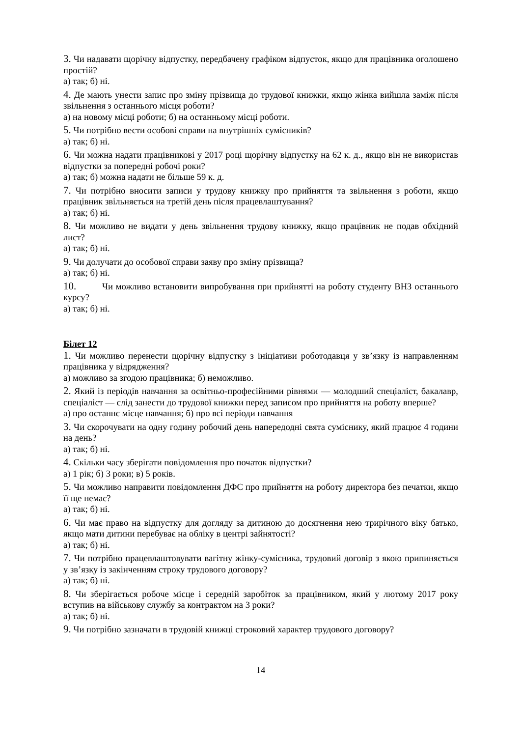3. Чи надавати щорічну відпустку, передбачену графіком відпусток, якщо для працівника оголошено простій?
а) так; б) ні.
4. Де мають унести запис про зміну прізвища до трудової книжки, якщо жінка вийшла заміж після звільнення з останнього місця роботи?
а) на новому місці роботи; б) на останньому місці роботи.
5. Чи потрібно вести особові справи на внутрішніх сумісників?
а) так; б) ні.
6. Чи можна надати працівникові у 2017 році щорічну відпустку на 62 к. д., якщо він не використав відпустки за попередні робочі роки?
а) так; б) можна надати не більше 59 к. д.
7. Чи потрібно вносити записи у трудову книжку про прийняття та звільнення з роботи, якщо працівник звільняється на третій день після працевлаштування?
а) так; б) ні.
8. Чи можливо не видати у день звільнення трудову книжку, якщо працівник не подав обхідний лист?
а) так; б) ні.
9. Чи долучати до особової справи заяву про зміну прізвища?
а) так; б) ні.
10. Чи можливо встановити випробування при прийнятті на роботу студенту ВНЗ останнього курсу?
а) так; б) ні.
Білет 12
1. Чи можливо перенести щорічну відпустку з ініціативи роботодавця у зв’язку із направленням працівника у відрядження?
а) можливо за згодою працівника; б) неможливо.
2. Який із періодів навчання за освітньо-професійними рівнями — молодший спеціаліст, бакалавр, спеціаліст — слід занести до трудової книжки перед записом про прийняття на роботу вперше?
а) про останнє місце навчання; б) про всі періоди навчання
3. Чи скорочувати на одну годину робочий день напередодні свята суміснику, який працює 4 години на день?
а) так; б) ні.
4. Скільки часу зберігати повідомлення про початок відпустки?
а) 1 рік; б) 3 роки; в) 5 років.
5. Чи можливо направити повідомлення ДФС про прийняття на роботу директора без печатки, якщо її ще немає?
а) так; б) ні.
6. Чи має право на відпустку для догляду за дитиною до досягнення нею трирічного віку батько, якщо мати дитини перебуває на обліку в центрі зайнятості?
а) так; б) ні.
7. Чи потрібно працевлаштовувати вагітну жінку-сумісника, трудовий договір з якою припиняється у зв’язку із закінченням строку трудового договору?
а) так; б) ні.
8. Чи зберігається робоче місце і середній заробіток за працівником, який у лютому 2017 року вступив на військову службу за контрактом на 3 роки?
а) так; б) ні.
9. Чи потрібно зазначати в трудовій книжці строковий характер трудового договору?
14